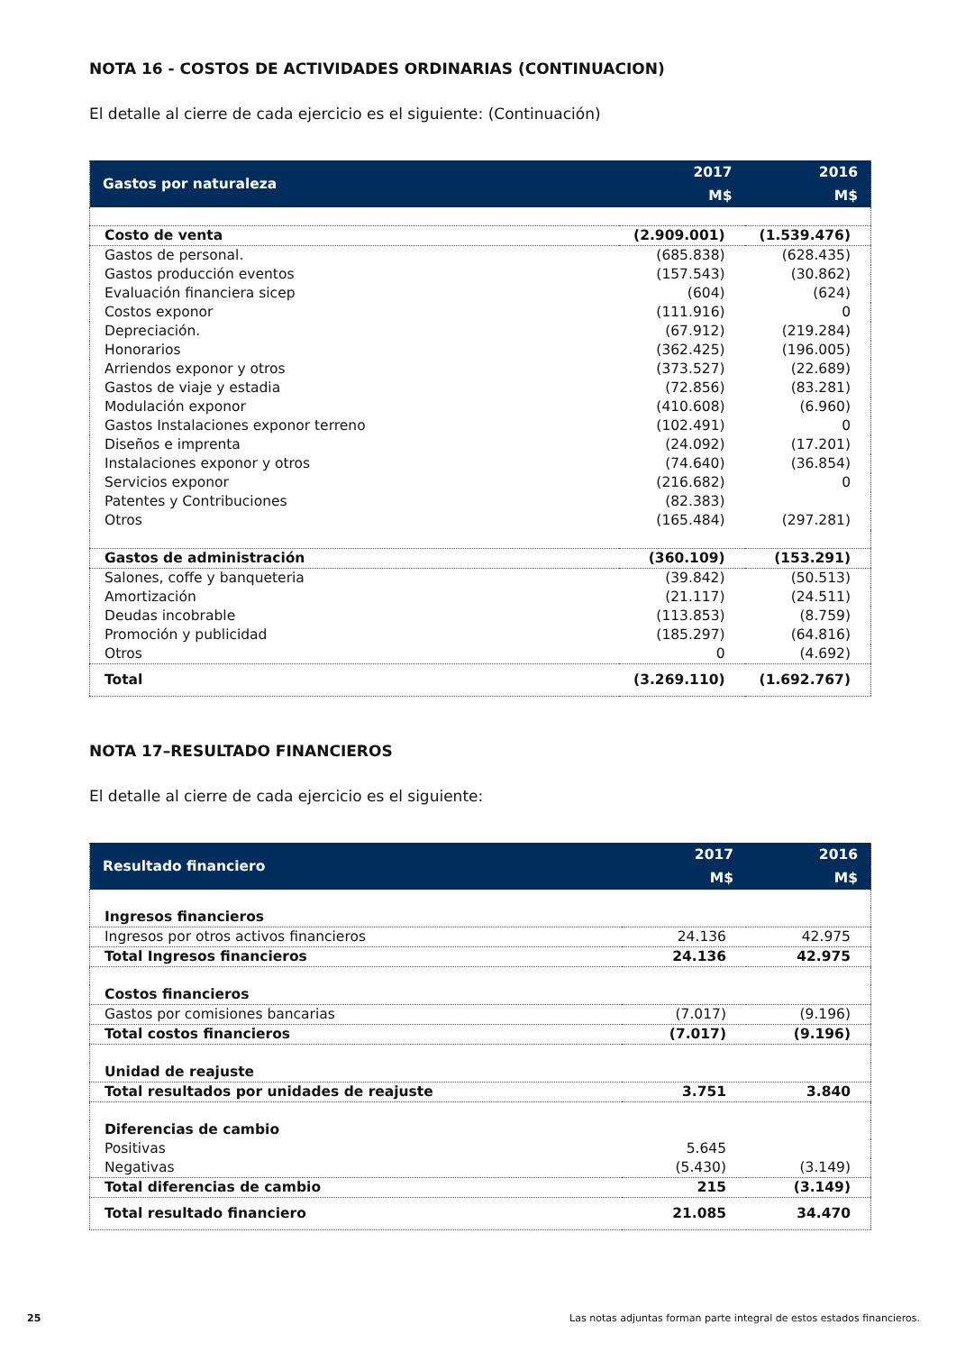NOTA 16 - COSTOS DE ACTIVIDADES ORDINARIAS (CONTINUACION)
El detalle al cierre de cada ejercicio es el siguiente: (Continuación)
| Gastos por naturaleza | 2017 | 2016 |
| --- | --- | --- |
| | M$ | M$ |
| Costo de venta | (2.909.001) | (1.539.476) |
| Gastos de personal. | (685.838) | (628.435) |
| Gastos producción eventos | (157.543) | (30.862) |
| Evaluación financiera sicep | (604) | (624) |
| Costos exponor | (111.916) | 0 |
| Depreciación. | (67.912) | (219.284) |
| Honorarios | (362.425) | (196.005) |
| Arriendos exponor y otros | (373.527) | (22.689) |
| Gastos de viaje y estadia | (72.856) | (83.281) |
| Modulación exponor | (410.608) | (6.960) |
| Gastos Instalaciones exponor terreno | (102.491) | 0 |
| Diseños e imprenta | (24.092) | (17.201) |
| Instalaciones exponor y otros | (74.640) | (36.854) |
| Servicios exponor | (216.682) | 0 |
| Patentes y Contribuciones | (82.383) | |
| Otros | (165.484) | (297.281) |
| Gastos de administración | (360.109) | (153.291) |
| Salones, coffe y banqueteria | (39.842) | (50.513) |
| Amortización | (21.117) | (24.511) |
| Deudas incobrable | (113.853) | (8.759) |
| Promoción y publicidad | (185.297) | (64.816) |
| Otros | 0 | (4.692) |
| Total | (3.269.110) | (1.692.767) |
NOTA 17–RESULTADO FINANCIEROS
El detalle al cierre de cada ejercicio es el siguiente:
| Resultado financiero | 2017 | 2016 |
| --- | --- | --- |
| | M$ | M$ |
| Ingresos financieros | | |
| Ingresos por otros activos financieros | 24.136 | 42.975 |
| Total Ingresos financieros | 24.136 | 42.975 |
| Costos financieros | | |
| Gastos por comisiones bancarias | (7.017) | (9.196) |
| Total costos financieros | (7.017) | (9.196) |
| Unidad de reajuste | | |
| Total resultados por unidades de reajuste | 3.751 | 3.840 |
| Diferencias de cambio | | |
| Positivas | 5.645 | |
| Negativas | (5.430) | (3.149) |
| Total diferencias de cambio | 215 | (3.149) |
| Total resultado financiero | 21.085 | 34.470 |
25 Las notas adjuntas forman parte integral de estos estados financieros.